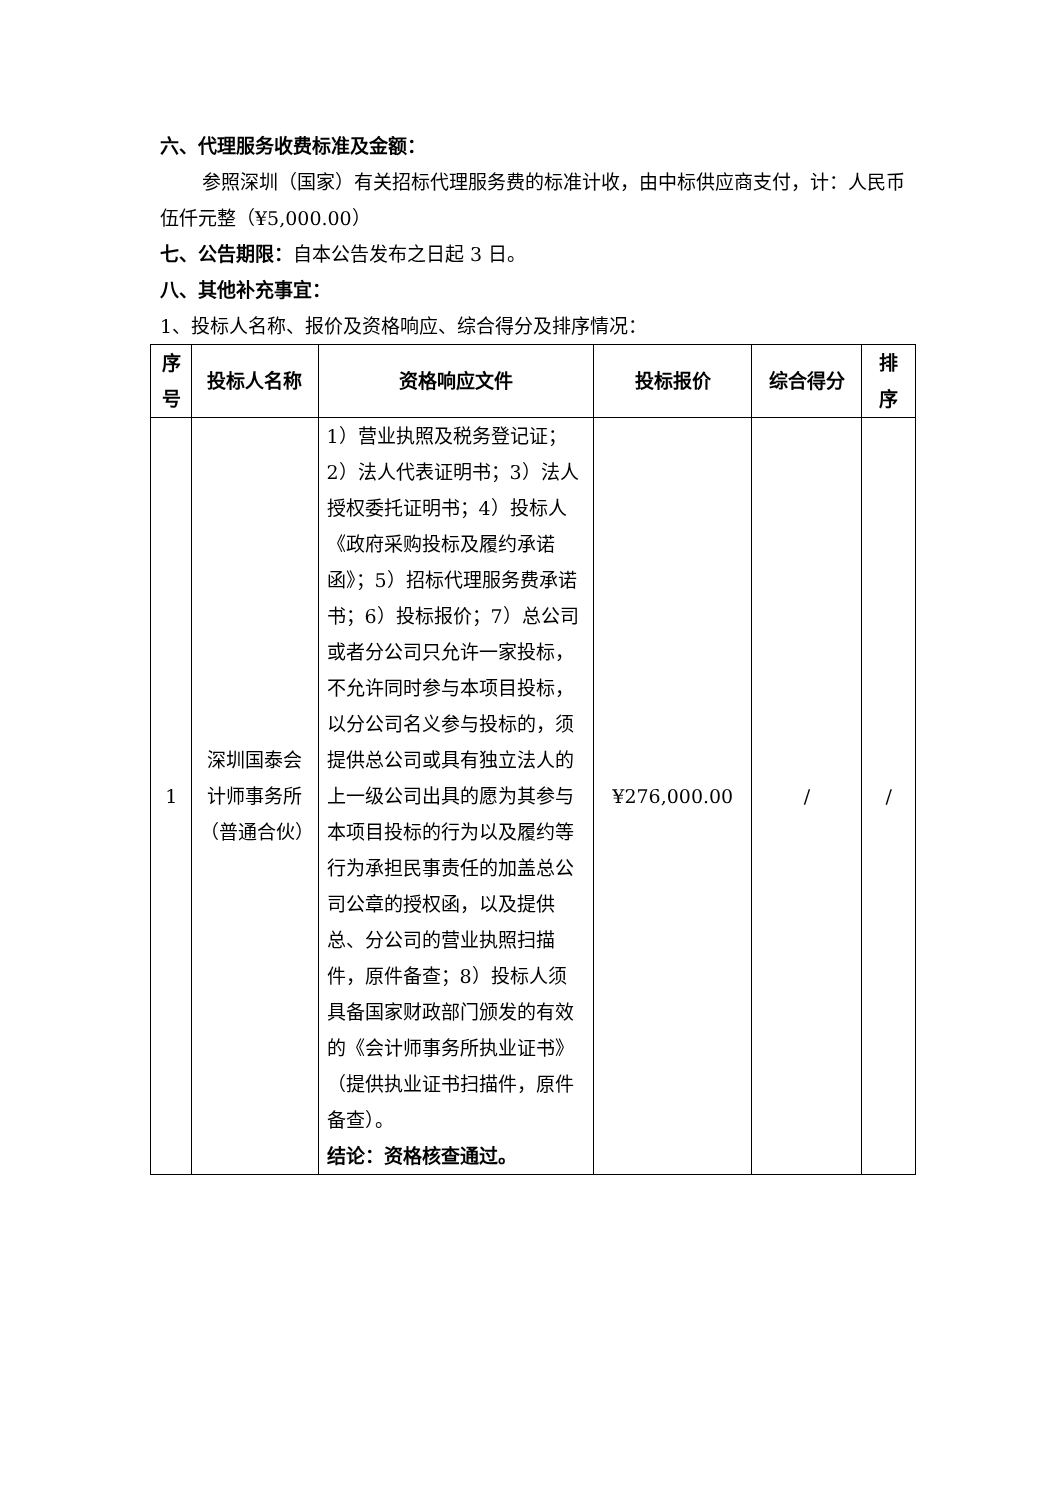六、代理服务收费标准及金额：
参照深圳（国家）有关招标代理服务费的标准计收，由中标供应商支付，计：人民币伍仟元整（¥5,000.00）
七、公告期限：自本公告发布之日起 3 日。
八、其他补充事宜：
1、投标人名称、报价及资格响应、综合得分及排序情况：
| 序号 | 投标人名称 | 资格响应文件 | 投标报价 | 综合得分 | 排序 |
| --- | --- | --- | --- | --- | --- |
| 1 | 深圳国泰会计师事务所（普通合伙） | 1）营业执照及税务登记证；2）法人代表证明书；3）法人授权委托证明书；4）投标人《政府采购投标及履约承诺函》；5）招标代理服务费承诺书；6）投标报价；7）总公司或者分公司只允许一家投标，不允许同时参与本项目投标，以分公司名义参与投标的，须提供总公司或具有独立法人的上一级公司出具的愿为其参与本项目投标的行为以及履约等行为承担民事责任的加盖总公司公章的授权函，以及提供总、分公司的营业执照扫描件，原件备查；8）投标人须具备国家财政部门颁发的有效的《会计师事务所执业证书》（提供执业证书扫描件，原件备查）。 结论：资格核查通过。 | ¥276,000.00 | / | / |